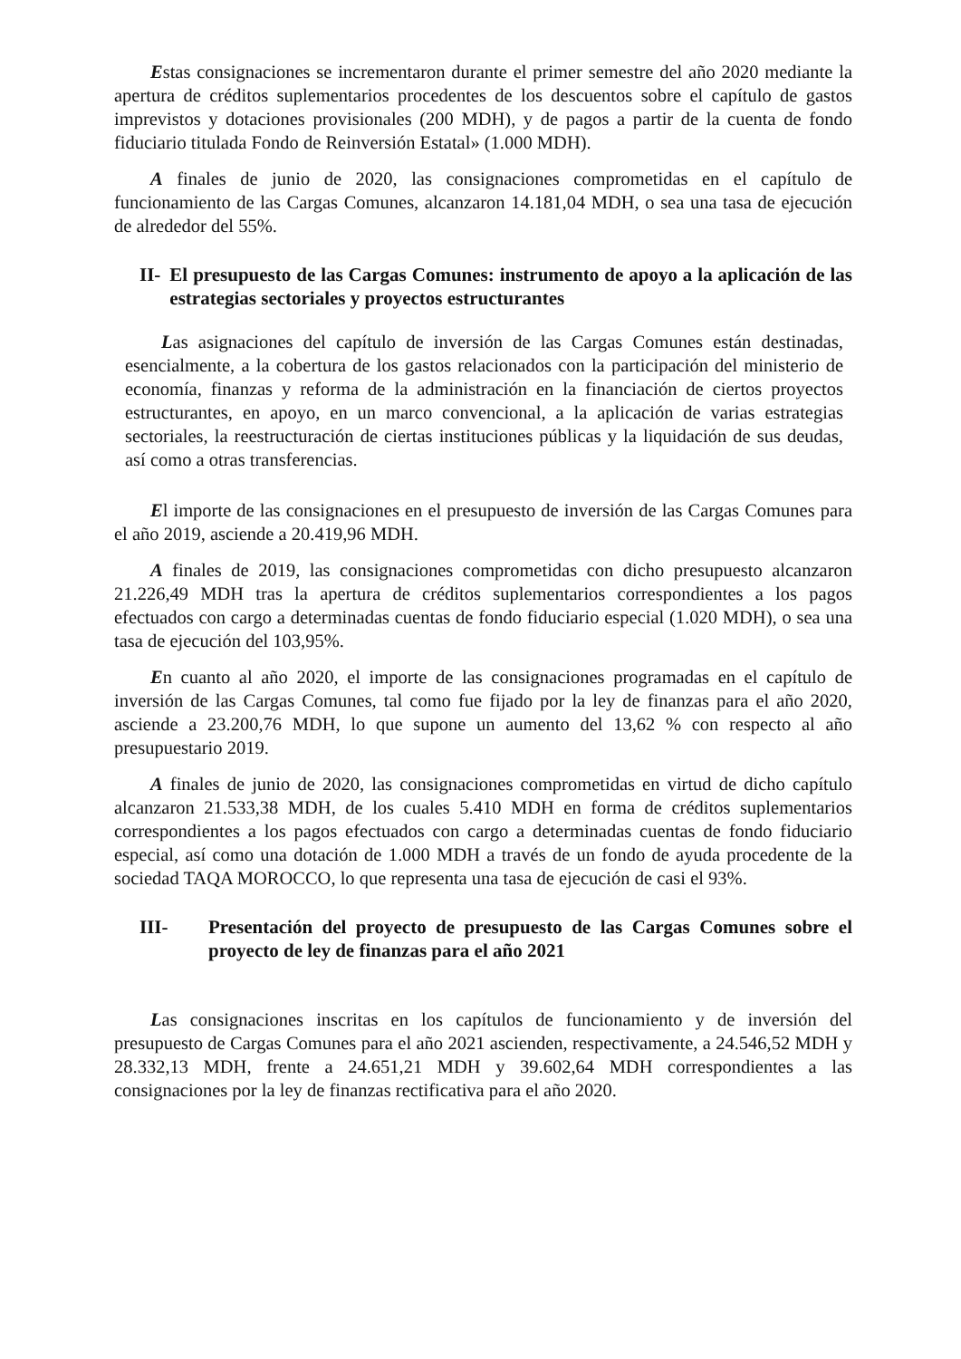Estas consignaciones se incrementaron durante el primer semestre del año 2020 mediante la apertura de créditos suplementarios procedentes de los descuentos sobre el capítulo de gastos imprevistos y dotaciones provisionales (200 MDH), y de pagos a partir de la cuenta de fondo fiduciario titulada Fondo de Reinversión Estatal» (1.000 MDH).
A finales de junio de 2020, las consignaciones comprometidas en el capítulo de funcionamiento de las Cargas Comunes, alcanzaron 14.181,04 MDH, o sea una tasa de ejecución de alrededor del 55%.
II- El presupuesto de las Cargas Comunes: instrumento de apoyo a la aplicación de las estrategias sectoriales y proyectos estructurantes
Las asignaciones del capítulo de inversión de las Cargas Comunes están destinadas, esencialmente, a la cobertura de los gastos relacionados con la participación del ministerio de economía, finanzas y reforma de la administración en la financiación de ciertos proyectos estructurantes, en apoyo, en un marco convencional, a la aplicación de varias estrategias sectoriales, la reestructuración de ciertas instituciones públicas y la liquidación de sus deudas, así como a otras transferencias.
El importe de las consignaciones en el presupuesto de inversión de las Cargas Comunes para el año 2019, asciende a 20.419,96 MDH.
A finales de 2019, las consignaciones comprometidas con dicho presupuesto alcanzaron 21.226,49 MDH tras la apertura de créditos suplementarios correspondientes a los pagos efectuados con cargo a determinadas cuentas de fondo fiduciario especial (1.020 MDH), o sea una tasa de ejecución del 103,95%.
En cuanto al año 2020, el importe de las consignaciones programadas en el capítulo de inversión de las Cargas Comunes, tal como fue fijado por la ley de finanzas para el año 2020, asciende a 23.200,76 MDH, lo que supone un aumento del 13,62 % con respecto al año presupuestario 2019.
A finales de junio de 2020, las consignaciones comprometidas en virtud de dicho capítulo alcanzaron 21.533,38 MDH, de los cuales 5.410 MDH en forma de créditos suplementarios correspondientes a los pagos efectuados con cargo a determinadas cuentas de fondo fiduciario especial, así como una dotación de 1.000 MDH a través de un fondo de ayuda procedente de la sociedad TAQA MOROCCO, lo que representa una tasa de ejecución de casi el 93%.
III- Presentación del proyecto de presupuesto de las Cargas Comunes sobre el proyecto de ley de finanzas para el año 2021
Las consignaciones inscritas en los capítulos de funcionamiento y de inversión del presupuesto de Cargas Comunes para el año 2021 ascienden, respectivamente, a 24.546,52 MDH y 28.332,13 MDH, frente a 24.651,21 MDH y 39.602,64 MDH correspondientes a las consignaciones por la ley de finanzas rectificativa para el año 2020.